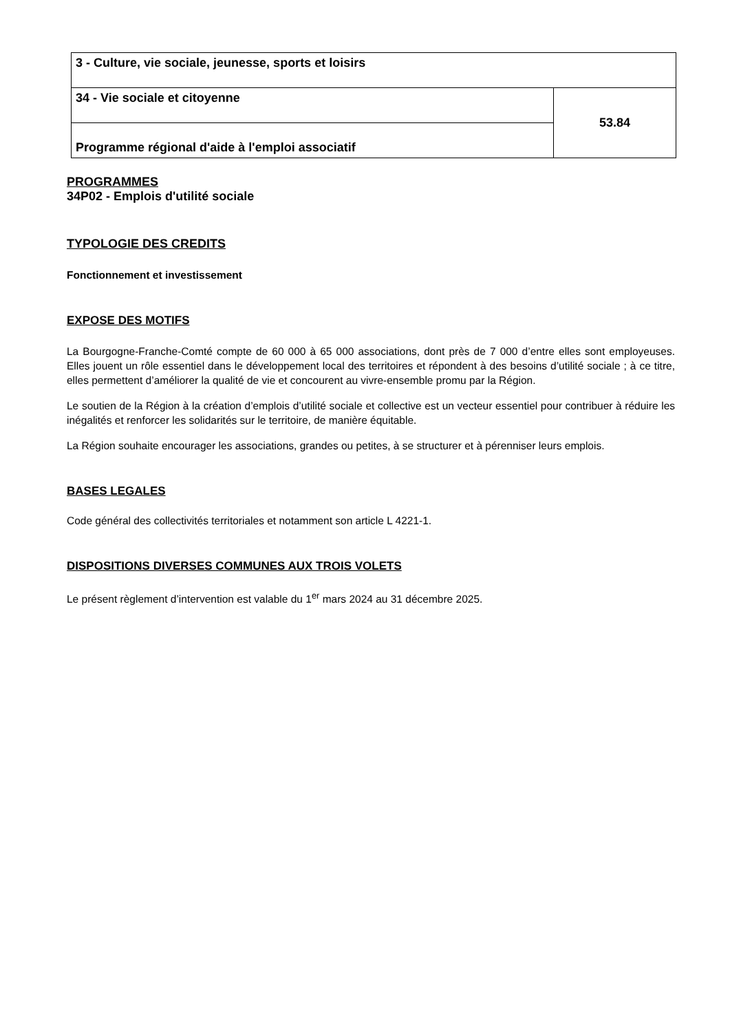| 3 - Culture, vie sociale, jeunesse, sports et loisirs | |
| 34 - Vie sociale et citoyenne | 53.84 |
| Programme régional d'aide à l'emploi associatif | |
PROGRAMMES
34P02 - Emplois d'utilité sociale
TYPOLOGIE DES CREDITS
Fonctionnement et investissement
EXPOSE DES MOTIFS
La Bourgogne-Franche-Comté compte de 60 000 à 65 000 associations, dont près de 7 000 d’entre elles sont employeuses. Elles jouent un rôle essentiel dans le développement local des territoires et répondent à des besoins d’utilité sociale ; à ce titre, elles permettent d’améliorer la qualité de vie et concourent au vivre-ensemble promu par la Région.
Le soutien de la Région à la création d’emplois d’utilité sociale et collective est un vecteur essentiel pour contribuer à réduire les inégalités et renforcer les solidarités sur le territoire, de manière équitable.
La Région souhaite encourager les associations, grandes ou petites, à se structurer et à pérenniser leurs emplois.
BASES LEGALES
Code général des collectivités territoriales et notamment son article L 4221-1.
DISPOSITIONS DIVERSES COMMUNES AUX TROIS VOLETS
Le présent règlement d’intervention est valable du 1<sup>er</sup> mars 2024 au 31 décembre 2025.